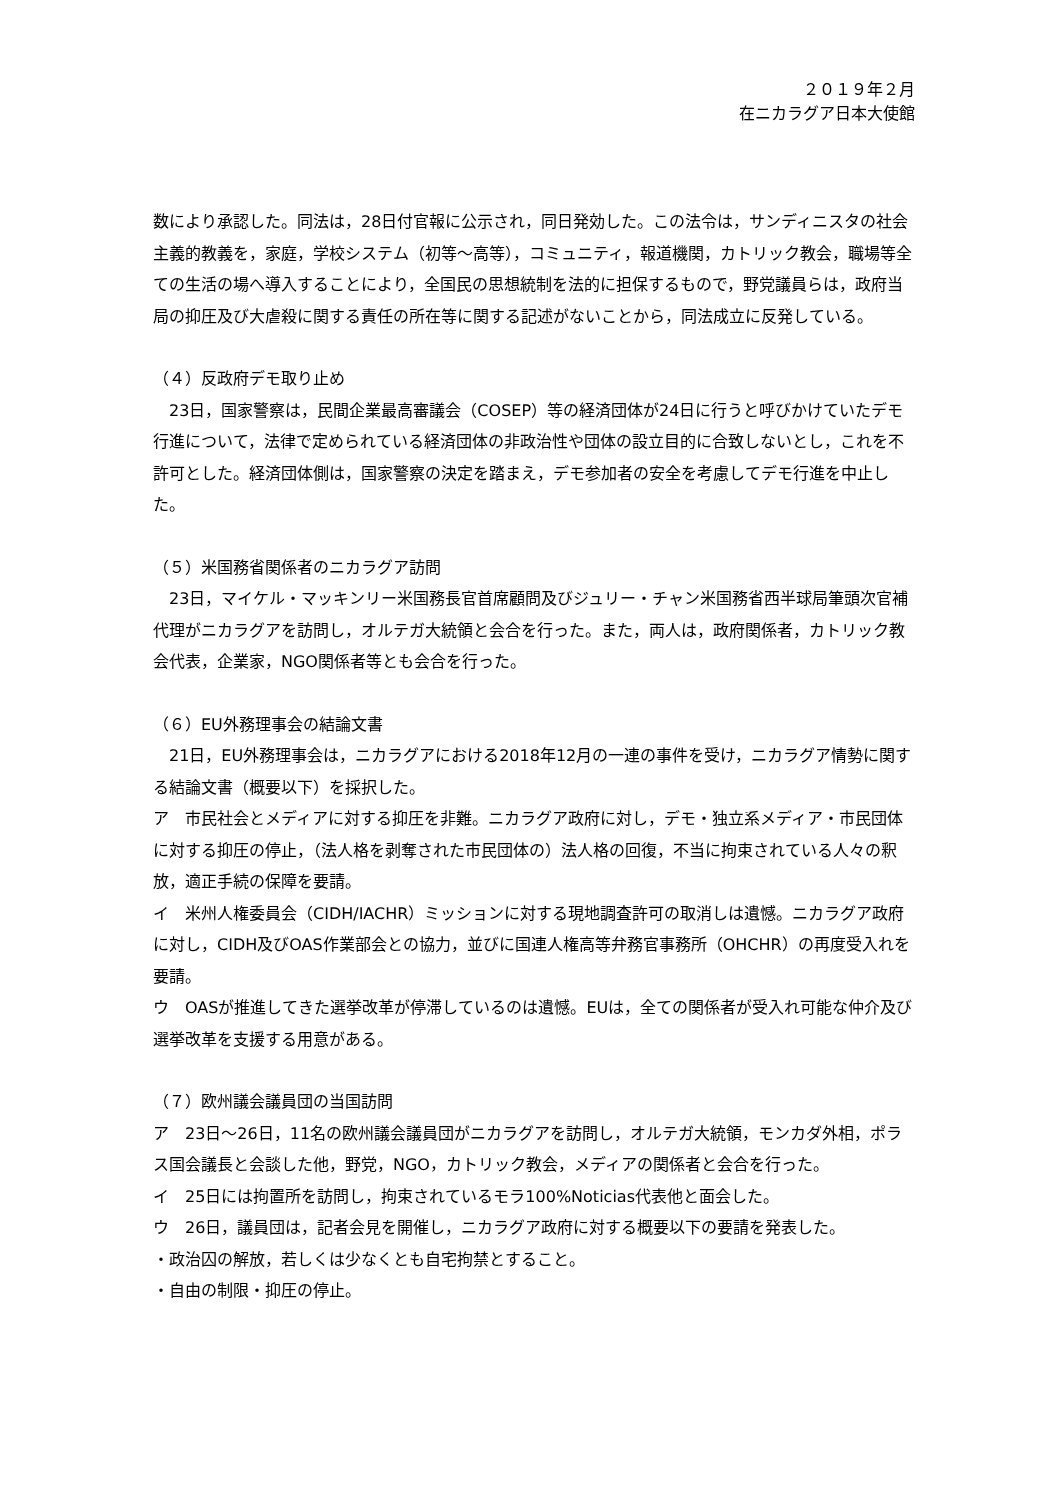２０１９年２月
在ニカラグア日本大使館
数により承認した。同法は，28日付官報に公示され，同日発効した。この法令は，サンディニスタの社会主義的教義を，家庭，学校システム（初等～高等），コミュニティ，報道機関，カトリック教会，職場等全ての生活の場へ導入することにより，全国民の思想統制を法的に担保するもので，野党議員らは，政府当局の抑圧及び大虐殺に関する責任の所在等に関する記述がないことから，同法成立に反発している。
（４）反政府デモ取り止め
　23日，国家警察は，民間企業最高審議会（COSEP）等の経済団体が24日に行うと呼びかけていたデモ行進について，法律で定められている経済団体の非政治性や団体の設立目的に合致しないとし，これを不許可とした。経済団体側は，国家警察の決定を踏まえ，デモ参加者の安全を考慮してデモ行進を中止した。
（５）米国務省関係者のニカラグア訪問
　23日，マイケル・マッキンリー米国務長官首席顧問及びジュリー・チャン米国務省西半球局筆頭次官補代理がニカラグアを訪問し，オルテガ大統領と会合を行った。また，両人は，政府関係者，カトリック教会代表，企業家，NGO関係者等とも会合を行った。
（６）EU外務理事会の結論文書
　21日，EU外務理事会は，ニカラグアにおける2018年12月の一連の事件を受け，ニカラグア情勢に関する結論文書（概要以下）を採択した。
ア　市民社会とメディアに対する抑圧を非難。ニカラグア政府に対し，デモ・独立系メディア・市民団体に対する抑圧の停止，（法人格を剥奪された市民団体の）法人格の回復，不当に拘束されている人々の釈放，適正手続の保障を要請。
イ　米州人権委員会（CIDH/IACHR）ミッションに対する現地調査許可の取消しは遺憾。ニカラグア政府に対し，CIDH及びOAS作業部会との協力，並びに国連人権高等弁務官事務所（OHCHR）の再度受入れを要請。
ウ　OASが推進してきた選挙改革が停滞しているのは遺憾。EUは，全ての関係者が受入れ可能な仲介及び選挙改革を支援する用意がある。
（７）欧州議会議員団の当国訪問
ア　23日～26日，11名の欧州議会議員団がニカラグアを訪問し，オルテガ大統領，モンカダ外相，ポラス国会議長と会談した他，野党，NGO，カトリック教会，メディアの関係者と会合を行った。
イ　25日には拘置所を訪問し，拘束されているモラ100%Noticias代表他と面会した。
ウ　26日，議員団は，記者会見を開催し，ニカラグア政府に対する概要以下の要請を発表した。
・政治囚の解放，若しくは少なくとも自宅拘禁とすること。
・自由の制限・抑圧の停止。